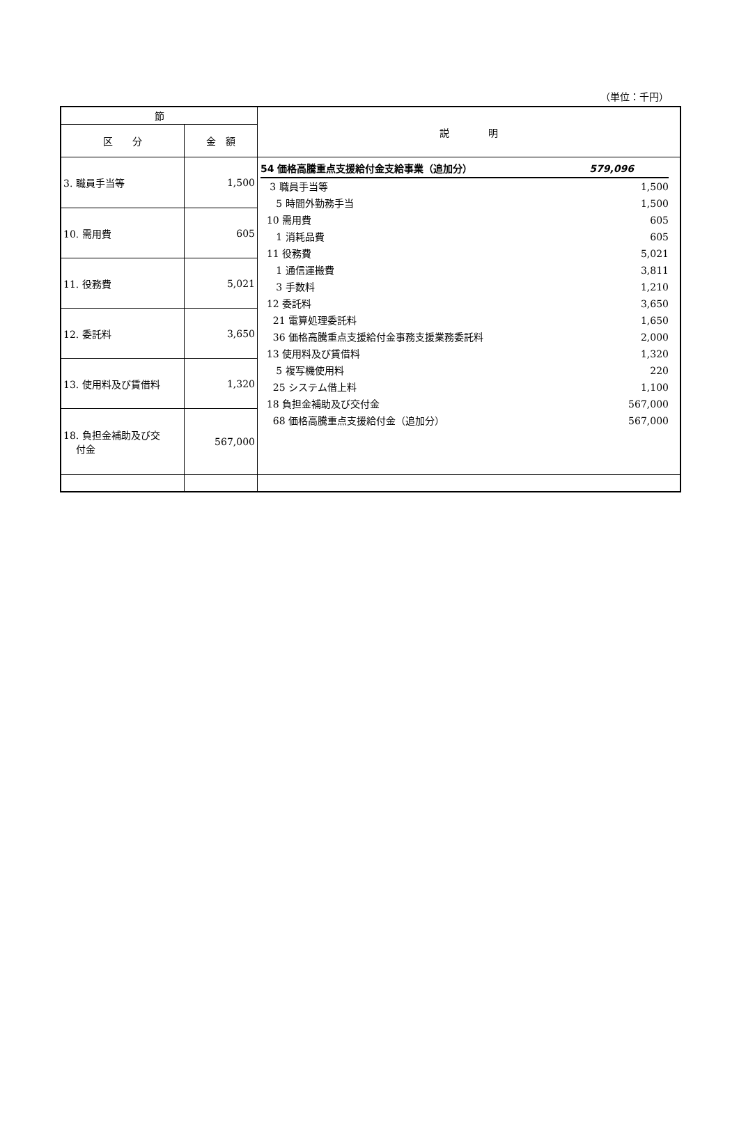（単位：千円）
| 節 | | 説 明 |
| --- | --- | --- |
| 区 分 | 金 額 | |
| 3. 職員手当等 | 1,500 | 54 価格高騰重点支援給付金支給事業（追加分） 579,096 3 職員手当等 1,500 5 時間外勤務手当 1,500 10 需用費 605 1 消耗品費 605 11 役務費 5,021 1 通信運搬費 3,811 3 手数料 1,210 12 委託料 3,650 21 電算処理委託料 1,650 36 価格高騰重点支援給付金事務支援業務委託料 2,000 13 使用料及び賃借料 1,320 5 複写機使用料 220 25 システム借上料 1,100 18 負担金補助及び交付金 567,000 68 価格高騰重点支援給付金（追加分） 567,000 |
| 10. 需用費 | 605 | |
| 11. 役務費 | 5,021 | |
| 12. 委託料 | 3,650 | |
| 13. 使用料及び賃借料 | 1,320 | |
| 18. 負担金補助及び交 付金 | 567,000 | |